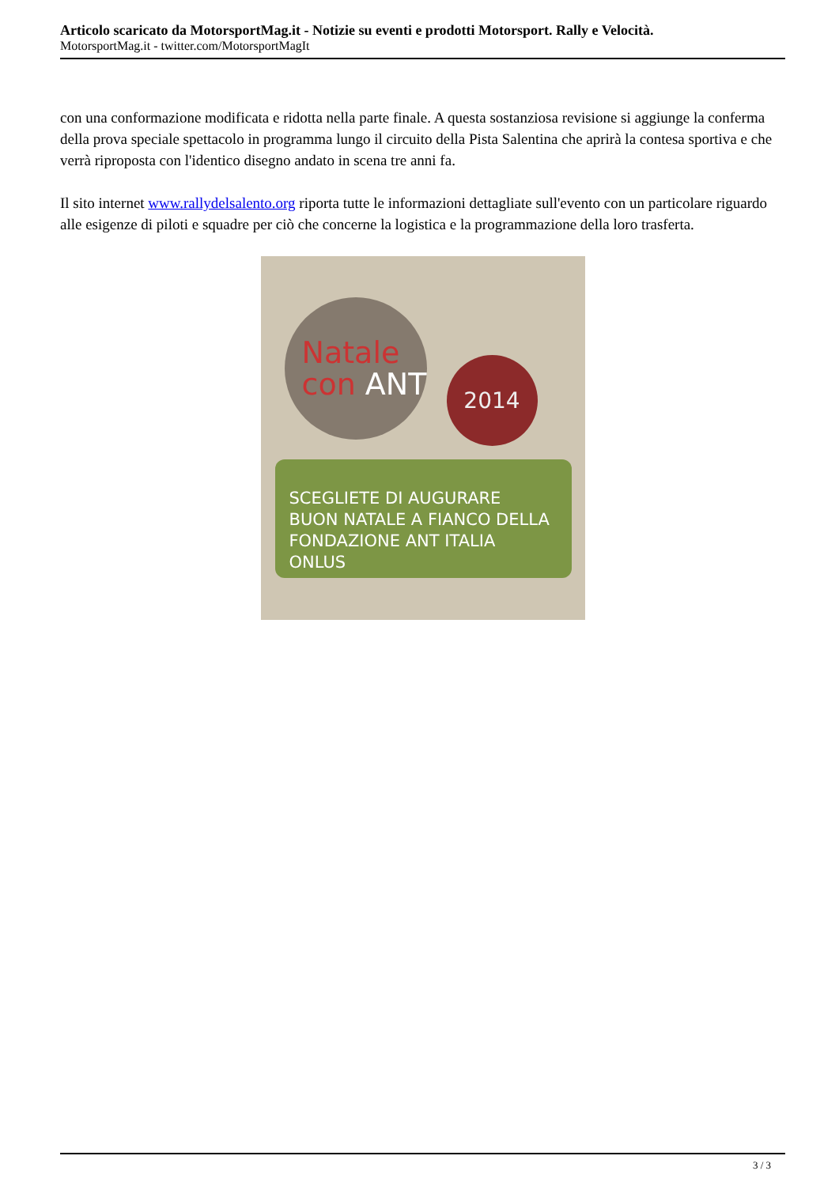Articolo scaricato da MotorsportMag.it - Notizie su eventi e prodotti Motorsport. Rally e Velocità.
MotorsportMag.it - twitter.com/MotorsportMagIt
con una conformazione modificata e ridotta nella parte finale. A questa sostanziosa revisione si aggiunge la conferma della prova speciale spettacolo in programma lungo il circuito della Pista Salentina che aprirà la contesa sportiva e che verrà riproposta con l'identico disegno andato in scena tre anni fa.
Il sito internet www.rallydelsalento.org riporta tutte le informazioni dettagliate sull'evento con un particolare riguardo alle esigenze di piloti e squadre per ciò che concerne la logistica e la programmazione della loro trasferta.
Natale
con ANT
2014
SCEGLIETE DI AUGURARE
BUON NATALE A FIANCO DELLA
FONDAZIONE ANT ITALIA ONLUS
3 / 3